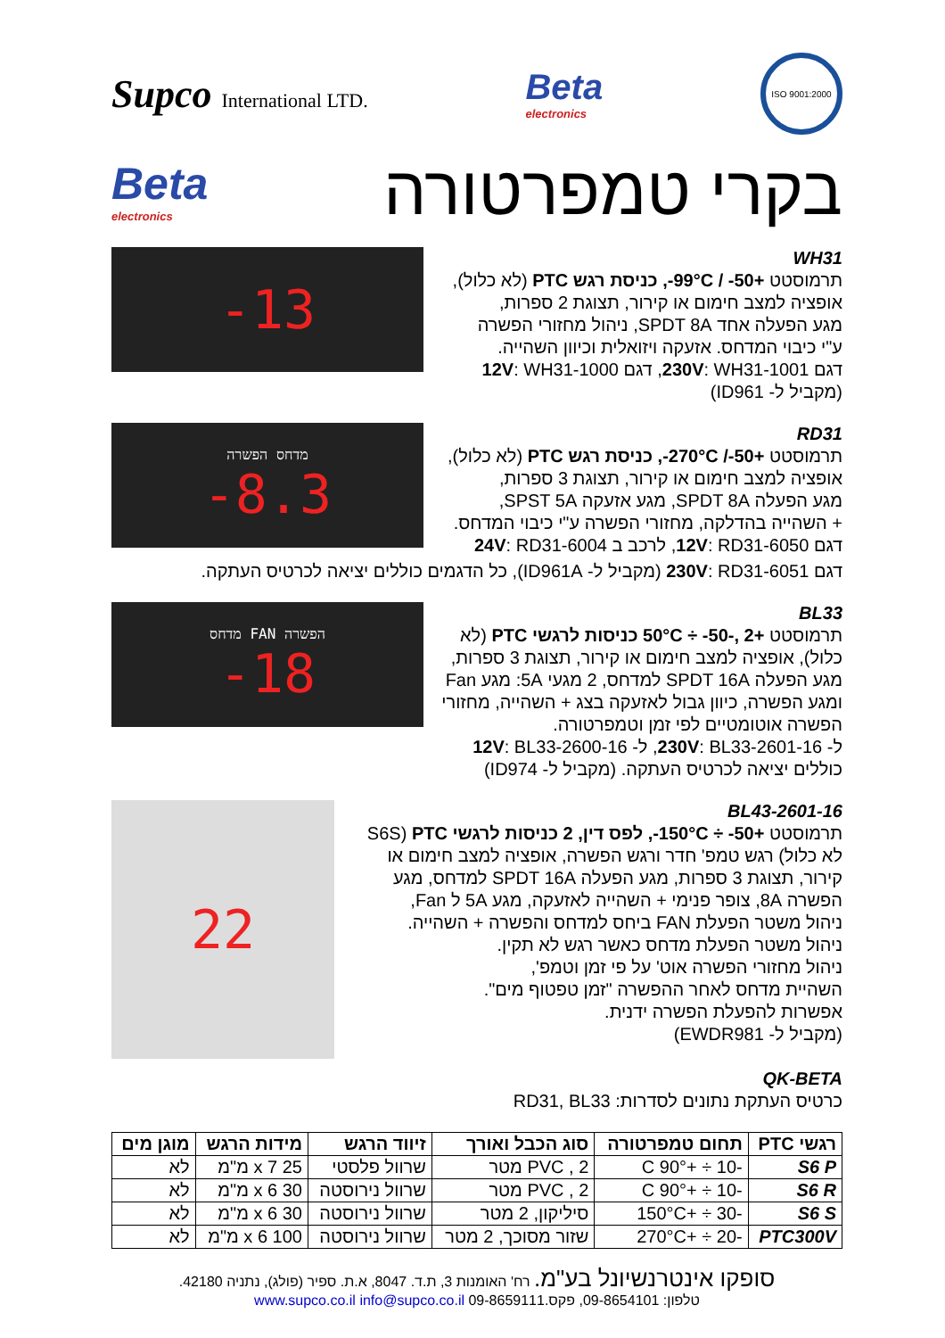Supco International LTD.
Beta
electronics
ISO 9001:2000
Beta
electronics
בקרי טמפרטורה
-13
WH31
תרמוסטט +99°C / -50-, כניסת רגש PTC (לא כלול),
אופציה למצב חימום או קירור, תצוגת 2 ספרות,
מגע הפעלה אחד SPDT 8A, ניהול מחזורי הפשרה
ע"י כיבוי המדחס. אזעקה ויזואלית וכיוון השהייה.
דגם 230V: WH31-1001, דגם 12V: WH31-1000
(מקביל ל- ID961)
מדחס הפשרה
-8.3
RD31
תרמוסטט +270°C /-50-, כניסת רגש PTC (לא כלול),
אופציה למצב חימום או קירור, תצוגת 3 ספרות,
מגע הפעלה SPDT 8A, מגע אזעקה SPST 5A,
+ השהייה בהדלקה, מחזורי הפשרה ע"י כיבוי המדחס.
דגם 12V: RD31-6050, לרכב ב 24V: RD31-6004
דגם 230V: RD31-6051 (מקביל ל- ID961A), כל הדגמים כוללים יציאה לכרטיס העתקה.
מדחס FAN הפשרה
-18
BL33
תרמוסטט +50°C ÷ -50-, 2 כניסות לרגשי PTC (לא כלול), אופציה למצב חימום או קירור, תצוגת 3 ספרות, מגע הפעלה SPDT 16A למדחס, 2 מגעי 5A: מגע Fan ומגע הפשרה, כיוון גבול לאזעקה בצג + השהייה, מחזורי הפשרה אוטומטיים לפי זמן וטמפרטורה.
ל- 230V: BL33-2601-16, ל- 12V: BL33-2600-16
כוללים יציאה לכרטיס העתקה. (מקביל ל- ID974)
22
BL43-2601-16
תרמוסטט +150°C ÷ -50-, לפס דין, 2 כניסות לרגשי PTC (S6S לא כלול) רגש טמפ' חדר ורגש הפשרה, אופציה למצב חימום או קירור, תצוגת 3 ספרות, מגע הפעלה SPDT 16A למדחס, מגע הפשרה 8A, צופר פנימי + השהייה לאזעקה, מגע 5A ל Fan,
ניהול משטר הפעלת FAN ביחס למדחס והפשרה + השהייה.
ניהול משטר הפעלת מדחס כאשר רגש לא תקין.
ניהול מחזורי הפשרה אוט' על פי זמן וטמפ',
השהיית מדחס לאחר ההפשרה "זמן טפטוף מים".
אפשרות להפעלת הפשרה ידנית.
(מקביל ל- EWDR981)
QK-BETA
כרטיס העתקת נתונים לסדרות: RD31, BL33
| רגשי PTC | תחום טמפרטורה | סוג הכבל ואורך | זיווד הרגש | מידות הרגש | מוגן מים |
| --- | --- | --- | --- | --- | --- |
| S6 P | -10 ÷ +90° C | PVC , 2 מטר | שרוול פלסטי | 25 x 7 מ"מ | לא |
| S6 R | -10 ÷ +90° C | PVC , 2 מטר | שרוול נירוסטה | 30 x 6 מ"מ | לא |
| S6 S | -30 ÷ +150°C | סיליקון, 2 מטר | שרוול נירוסטה | 30 x 6 מ"מ | לא |
| PTC300V | -20 ÷ +270°C | שזור מסוכך, 2 מטר | שרוול נירוסטה | 100 x 6 מ"מ | לא |
סופקו אינטרנשיונל בע"מ. רח' האומנות 3, ת.ד. 8047, א.ת. ספיר (פולג), נתניה 42180.
טלפון: 09-8654101, פקס.09-8659111 www.supco.co.il info@supco.co.il